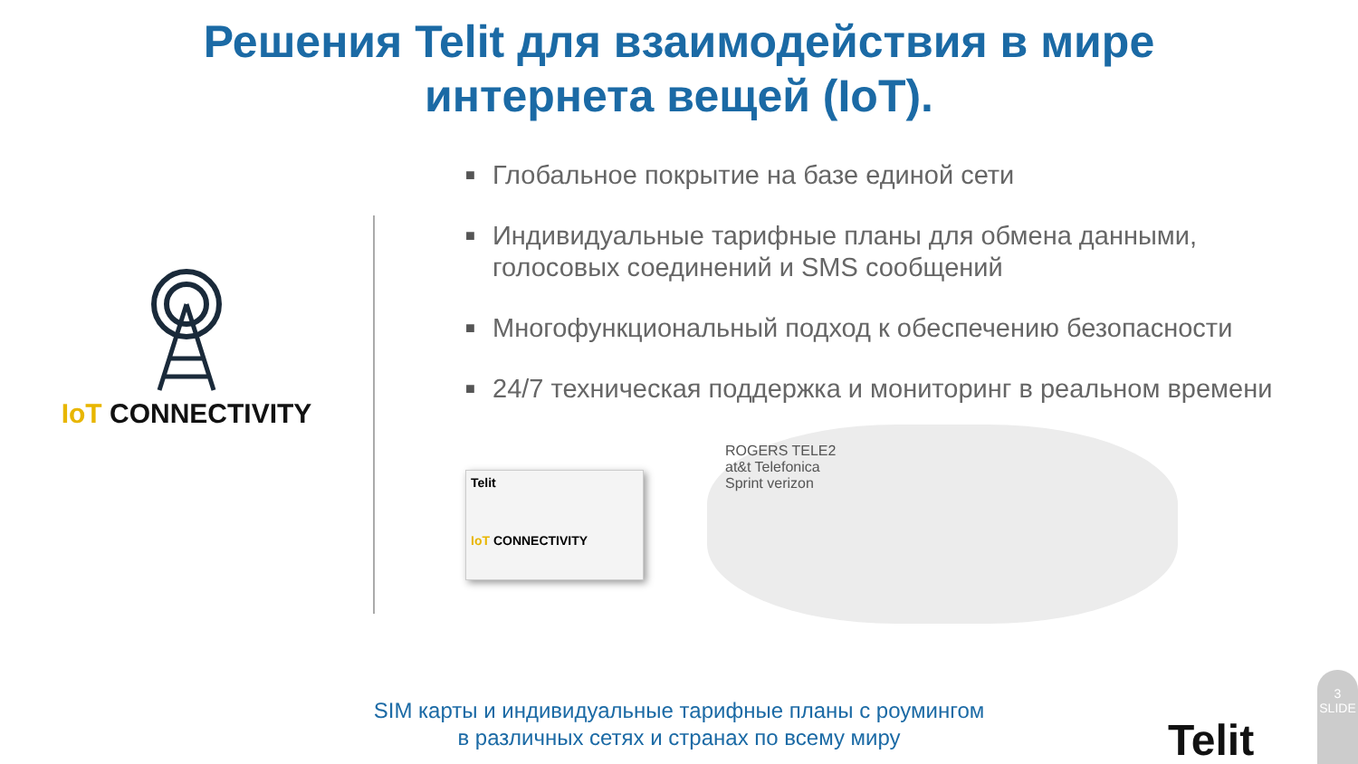Решения Telit для взаимодействия в мире
интернета вещей (IoT).
IoT CONNECTIVITY
■ Глобальное покрытие на базе единой сети
■ Индивидуальные тарифные планы для обмена данными, голосовых соединений и SMS сообщений
■ Многофункциональный подход к обеспечению безопасности
■ 24/7 техническая поддержка и мониторинг в реальном времени
Telit
IoT CONNECTIVITY
ROGERS TELE2
at&t Telefonica
Sprint verizon
SIM карты и индивидуальные тарифные планы с роумингом
в различных сетях и странах по всему миру
Telit
3
SLIDE